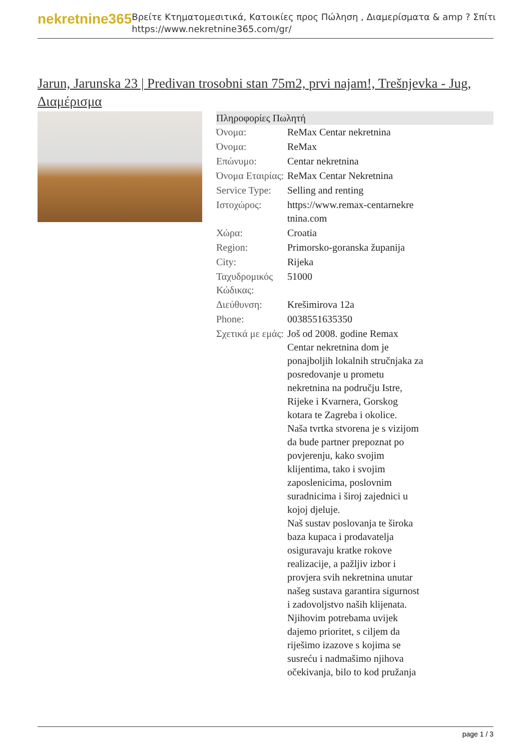nekretnine365
Βρείτε Κτηματομεσιτικά, Κατοικίες προς Πώληση , Διαμερίσματα & amp ? Σπίτι
https://www.nekretnine365.com/gr/
Jarun, Jarunska 23 | Predivan trosobni stan 75m2, prvi najam!, Trešnjevka - Jug, Διαμέρισμα
| Πληροφορίες Πωλητή | |
| --- | --- |
| Όνομα: | ReMax Centar nekretnina |
| Όνομα: | ReMax |
| Επώνυμο: | Centar nekretnina |
| Όνομα Εταιρίας: | ReMax Centar Nekretnina |
| Service Type: | Selling and renting |
| Ιστοχώρος: | https://www.remax-centarnekre tnina.com |
| Χώρα: | Croatia |
| Region: | Primorsko-goranska županija |
| City: | Rijeka |
| Ταχυδρομικός Κώδικας: | 51000 |
| Διεύθυνση: | Krešimirova 12a |
| Phone: | 0038551635350 |
| Σχετικά με εμάς: | Još od 2008. godine Remax Centar nekretnina dom je ponajboljih lokalnih stručnjaka za posredovanje u prometu nekretnina na području Istre, Rijeke i Kvarnera, Gorskog kotara te Zagreba i okolice. Naša tvrtka stvorena je s vizijom da bude partner prepoznat po povjerenju, kako svojim klijentima, tako i svojim zaposlenicima, poslovnim suradnicima i široj zajednici u kojoj djeluje. Naš sustav poslovanja te široka baza kupaca i prodavatelja osiguravaju kratke rokove realizacije, a pažljiv izbor i provjera svih nekretnina unutar našeg sustava garantira sigurnost i zadovoljstvo naših klijenata. Njihovim potrebama uvijek dajemo prioritet, s ciljem da riješimo izazove s kojima se susreću i nadmašimo njihova očekivanja, bilo to kod pružanja |
page 1 / 3